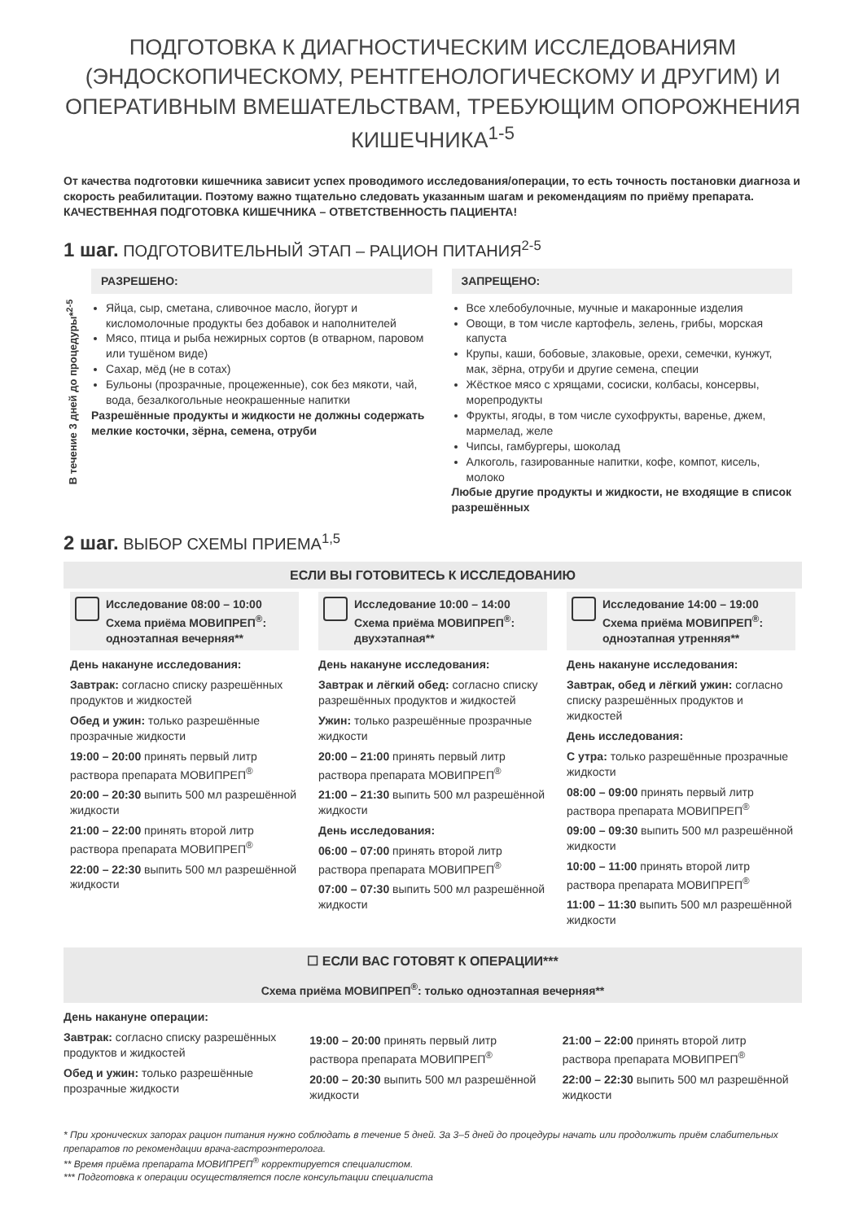ПОДГОТОВКА К ДИАГНОСТИЧЕСКИМ ИССЛЕДОВАНИЯМ (ЭНДОСКОПИЧЕСКОМУ, РЕНТГЕНОЛОГИЧЕСКОМУ И ДРУГИМ) И ОПЕРАТИВНЫМ ВМЕШАТЕЛЬСТВАМ, ТРЕБУЮЩИМ ОПОРОЖНЕНИЯ КИШЕЧНИКА<sup>1-5</sup>
От качества подготовки кишечника зависит успех проводимого исследования/операции, то есть точность постановки диагноза и скорость реабилитации. Поэтому важно тщательно следовать указанным шагам и рекомендациям по приёму препарата.
КАЧЕСТВЕННАЯ ПОДГОТОВКА КИШЕЧНИКА – ОТВЕТСТВЕННОСТЬ ПАЦИЕНТА!
1 шаг. ПОДГОТОВИТЕЛЬНЫЙ ЭТАП – РАЦИОН ПИТАНИЯ<sup>2-5</sup>
В течение 3 дней до процедуры*<sup>2-5</sup>
РАЗРЕШЕНО:
Яйца, сыр, сметана, сливочное масло, йогурт и кисломолочные продукты без добавок и наполнителей
Мясо, птица и рыба нежирных сортов (в отварном, паровом или тушёном виде)
Сахар, мёд (не в сотах)
Бульоны (прозрачные, процеженные), сок без мякоти, чай, вода, безалкогольные неокрашенные напитки
Разрешённые продукты и жидкости не должны содержать мелкие косточки, зёрна, семена, отруби
ЗАПРЕЩЕНО:
Все хлебобулочные, мучные и макаронные изделия
Овощи, в том числе картофель, зелень, грибы, морская капуста
Крупы, каши, бобовые, злаковые, орехи, семечки, кунжут, мак, зёрна, отруби и другие семена, специи
Жёсткое мясо с хрящами, сосиски, колбасы, консервы, морепродукты
Фрукты, ягоды, в том числе сухофрукты, варенье, джем, мармелад, желе
Чипсы, гамбургеры, шоколад
Алкоголь, газированные напитки, кофе, компот, кисель, молоко
Любые другие продукты и жидкости, не входящие в список разрешённых
2 шаг. ВЫБОР СХЕМЫ ПРИЕМА<sup>1,5</sup>
ЕСЛИ ВЫ ГОТОВИТЕСЬ К ИССЛЕДОВАНИЮ
Исследование 08:00 – 10:00
Схема приёма МОВИПРЕП<sup>®</sup>: одноэтапная вечерняя**
День накануне исследования:
Завтрак: согласно списку разрешённых продуктов и жидкостей
Обед и ужин: только разрешённые прозрачные жидкости
19:00 – 20:00 принять первый литр раствора препарата МОВИПРЕП<sup>®</sup>
20:00 – 20:30 выпить 500 мл разрешённой жидкости
21:00 – 22:00 принять второй литр раствора препарата МОВИПРЕП<sup>®</sup>
22:00 – 22:30 выпить 500 мл разрешённой жидкости
Исследование 10:00 – 14:00
Схема приёма МОВИПРЕП<sup>®</sup>: двухэтапная**
День накануне исследования:
Завтрак и лёгкий обед: согласно списку разрешённых продуктов и жидкостей
Ужин: только разрешённые прозрачные жидкости
20:00 – 21:00 принять первый литр раствора препарата МОВИПРЕП<sup>®</sup>
21:00 – 21:30 выпить 500 мл разрешённой жидкости
День исследования:
06:00 – 07:00 принять второй литр раствора препарата МОВИПРЕП<sup>®</sup>
07:00 – 07:30 выпить 500 мл разрешённой жидкости
Исследование 14:00 – 19:00
Схема приёма МОВИПРЕП<sup>®</sup>: одноэтапная утренняя**
День накануне исследования:
Завтрак, обед и лёгкий ужин: согласно списку разрешённых продуктов и жидкостей
День исследования:
С утра: только разрешённые прозрачные жидкости
08:00 – 09:00 принять первый литр раствора препарата МОВИПРЕП<sup>®</sup>
09:00 – 09:30 выпить 500 мл разрешённой жидкости
10:00 – 11:00 принять второй литр раствора препарата МОВИПРЕП<sup>®</sup>
11:00 – 11:30 выпить 500 мл разрешённой жидкости
☐ ЕСЛИ ВАС ГОТОВЯТ К ОПЕРАЦИИ***
Схема приёма МОВИПРЕП<sup>®</sup>: только одноэтапная вечерняя**
День накануне операции:
Завтрак: согласно списку разрешённых продуктов и жидкостей
Обед и ужин: только разрешённые прозрачные жидкости
19:00 – 20:00 принять первый литр раствора препарата МОВИПРЕП<sup>®</sup>
20:00 – 20:30 выпить 500 мл разрешённой жидкости
21:00 – 22:00 принять второй литр раствора препарата МОВИПРЕП<sup>®</sup>
22:00 – 22:30 выпить 500 мл разрешённой жидкости
* При хронических запорах рацион питания нужно соблюдать в течение 5 дней. За 3–5 дней до процедуры начать или продолжить приём слабительных препаратов по рекомендации врача-гастроэнтеролога.
** Время приёма препарата МОВИПРЕП<sup>®</sup> корректируется специалистом.
*** Подготовка к операции осуществляется после консультации специалиста